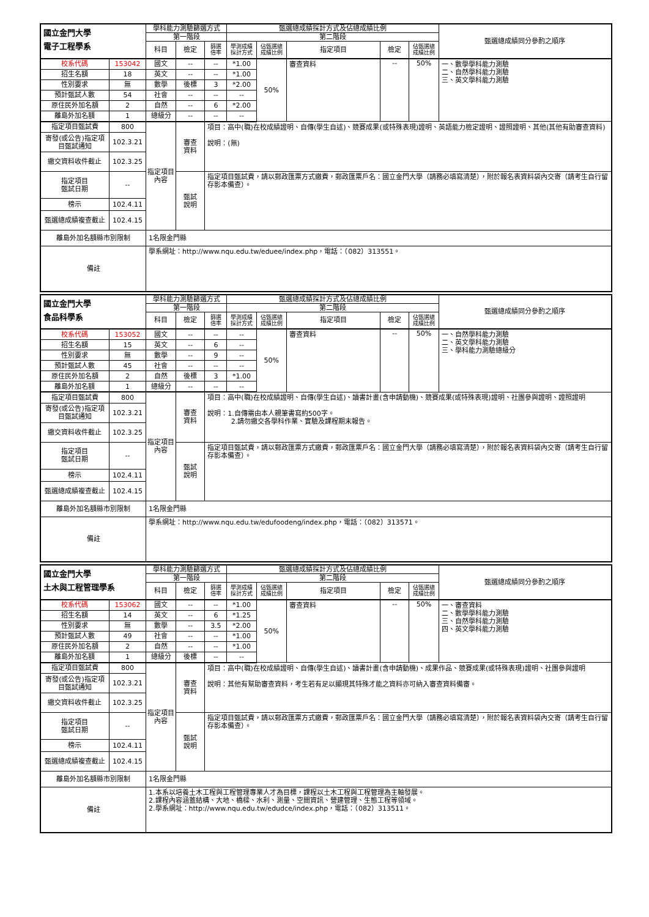| 國立金門大學 電子工程學系 | | 學科能力測驗篩選方式 | | | 甄選總成績採計方式及佔總成績比例 | | | | | 甄選總成績同分參酌之順序 |
| | | 第一階段 | | | 第二階段 | | | | | |
| | | 科目 | 檢定 | 篩選 倍率 | 學測成績 採計方式 | 佔甄選總 成績比例 | 指定項目 | 檢定 | 佔甄選總 成績比例 | |
| 校系代碼 | 153042 | 國文 | -- | -- | *1.00 | 50% | 審查資料 | -- | 50% | 一、數學學科能力測驗 二、自然學科能力測驗 三、英文學科能力測驗 |
| 招生名額 | 18 | 英文 | -- | -- | *1.00 | | | | | |
| 性別要求 | 無 | 數學 | 後標 | 3 | *2.00 | | | | | |
| 預計甄試人數 | 54 | 社會 | -- | -- | -- | | | | | |
| 原住民外加名額 | 2 | 自然 | -- | 6 | *2.00 | | | | | |
| 離島外加名額 | 1 | 總級分 | -- | -- | -- | | | | | |
| 指定項目甄試費 | 800 | 指定項目內容 | 審查 資料 | 項目：高中(職)在校成績證明、自傳(學生自述)、競賽成果(或特殊表現)證明、英語能力檢定證明、證照證明、其他(其他有助審查資料) 說明：(無) | | | | | | |
| 寄發(或公告)指定項目甄試通知 | 102.3.21 | | | | | | | | | |
| 繳交資料收件截止 | 102.3.25 | | | | | | | | | |
| 指定項目 甄試日期 | -- | | 甄試 說明 | 指定項目甄試費，請以郵政匯票方式繳費，郵政匯票戶名：國立金門大學（請務必填寫清楚），附於報名表資料袋內交寄（請考生自行留存影本備查）。 | | | | | | |
| 榜示 | 102.4.11 | | | | | | | | | |
| 甄選總成績複查截止 | 102.4.15 | | | | | | | | | |
| 離島外加名額縣市別限制 | | 1名限金門縣 | | | | | | | | |
| 備註 | | 學系網址：http://www.nqu.edu.tw/eduee/index.php，電話：（082）313551。 | | | | | | | | |
| 國立金門大學 食品科學系 | | 學科能力測驗篩選方式 | | | 甄選總成績採計方式及佔總成績比例 | | | | | 甄選總成績同分參酌之順序 |
| | | 第一階段 | | | 第二階段 | | | | | |
| | | 科目 | 檢定 | 篩選 倍率 | 學測成績 採計方式 | 佔甄選總 成績比例 | 指定項目 | 檢定 | 佔甄選總 成績比例 | |
| 校系代碼 | 153052 | 國文 | -- | -- | -- | 50% | 審查資料 | -- | 50% | 一、自然學科能力測驗 二、英文學科能力測驗 三、學科能力測驗總級分 |
| 招生名額 | 15 | 英文 | -- | 6 | -- | | | | | |
| 性別要求 | 無 | 數學 | -- | 9 | -- | | | | | |
| 預計甄試人數 | 45 | 社會 | -- | -- | -- | | | | | |
| 原住民外加名額 | 2 | 自然 | 後標 | 3 | *1.00 | | | | | |
| 離島外加名額 | 1 | 總級分 | -- | -- | -- | | | | | |
| 指定項目甄試費 | 800 | 指定項目內容 | 審查 資料 | 項目：高中(職)在校成績證明、自傳(學生自述)、讀書計畫(含申請動機)、競賽成果(或特殊表現)證明、社團參與證明、證照證明 說明：1.自傳需由本人親筆書寫約500字。 2.請勿繳交各學科作業、實驗及課程期末報告。 | | | | | | |
| 寄發(或公告)指定項目甄試通知 | 102.3.21 | | | | | | | | | |
| 繳交資料收件截止 | 102.3.25 | | | | | | | | | |
| 指定項目 甄試日期 | -- | | 甄試 說明 | 指定項目甄試費，請以郵政匯票方式繳費，郵政匯票戶名：國立金門大學（請務必填寫清楚），附於報名表資料袋內交寄（請考生自行留存影本備查）。 | | | | | | |
| 榜示 | 102.4.11 | | | | | | | | | |
| 甄選總成績複查截止 | 102.4.15 | | | | | | | | | |
| 離島外加名額縣市別限制 | | 1名限金門縣 | | | | | | | | |
| 備註 | | 學系網址：http://www.nqu.edu.tw/edufoodeng/index.php，電話：（082）313571。 | | | | | | | | |
| 國立金門大學 土木與工程管理學系 | | 學科能力測驗篩選方式 | | | 甄選總成績採計方式及佔總成績比例 | | | | | 甄選總成績同分參酌之順序 |
| | | 第一階段 | | | 第二階段 | | | | | |
| | | 科目 | 檢定 | 篩選 倍率 | 學測成績 採計方式 | 佔甄選總 成績比例 | 指定項目 | 檢定 | 佔甄選總 成績比例 | |
| 校系代碼 | 153062 | 國文 | -- | -- | *1.00 | 50% | 審查資料 | -- | 50% | 一、審查資料 二、數學學科能力測驗 三、自然學科能力測驗 四、英文學科能力測驗 |
| 招生名額 | 14 | 英文 | -- | 6 | *1.25 | | | | | |
| 性別要求 | 無 | 數學 | -- | 3.5 | *2.00 | | | | | |
| 預計甄試人數 | 49 | 社會 | -- | -- | *1.00 | | | | | |
| 原住民外加名額 | 2 | 自然 | -- | -- | *1.00 | | | | | |
| 離島外加名額 | 1 | 總級分 | 後標 | -- | -- | | | | | |
| 指定項目甄試費 | 800 | 指定項目內容 | 審查 資料 | 項目：高中(職)在校成績證明、自傳(學生自述)、讀書計畫(含申請動機)、成果作品、競賽成果(或特殊表現)證明、社團參與證明 說明：其他有幫助審查資料，考生若有足以顯現其特殊才能之資料亦可納入審查資料備審。 | | | | | | |
| 寄發(或公告)指定項目甄試通知 | 102.3.21 | | | | | | | | | |
| 繳交資料收件截止 | 102.3.25 | | | | | | | | | |
| 指定項目 甄試日期 | -- | | 甄試 說明 | 指定項目甄試費，請以郵政匯票方式繳費，郵政匯票戶名：國立金門大學（請務必填寫清楚），附於報名表資料袋內交寄（請考生自行留存影本備查）。 | | | | | | |
| 榜示 | 102.4.11 | | | | | | | | | |
| 甄選總成績複查截止 | 102.4.15 | | | | | | | | | |
| 離島外加名額縣市別限制 | | 1名限金門縣 | | | | | | | | |
| 備註 | | 1.本系以培養土木工程與工程管理專業人才為目標，課程以土木工程與工程管理為主軸發展。 2.課程內容涵蓋結構、大地、橋樑、水利、測量、空間資訊、營建管理、生態工程等領域。 2.學系網址：http://www.nqu.edu.tw/edudce/index.php，電話：（082）313511。 | | | | | | | | |